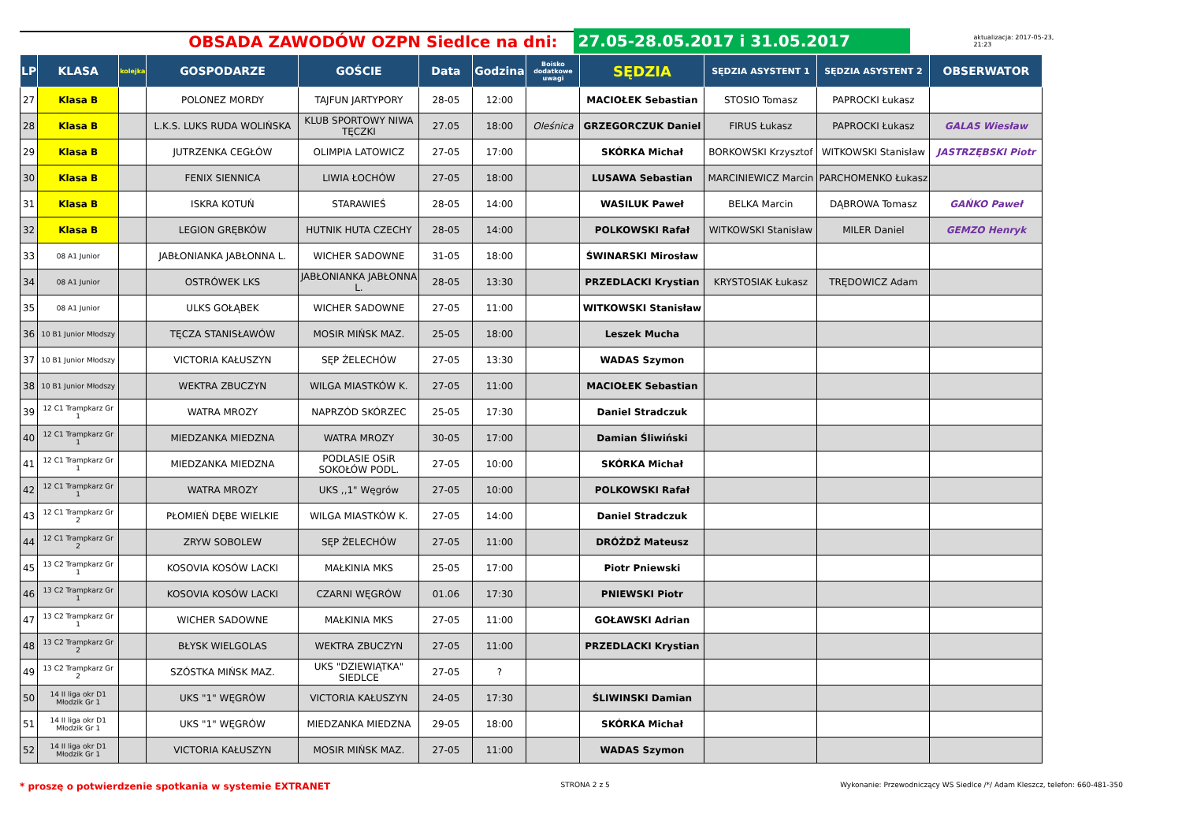OBSADA ZAWODÓW OZPN Siedlce na dni:
27.05-28.05.2017 i 31.05.2017
aktualizacja: 2017-05-23, 21:23
| LP | KLASA | kolejka | GOSPODARZE | GOŚCIE | Data | Godzina | Boisko dodatkowe uwagi | SĘDZIA | SĘDZIA ASYSTENT 1 | SĘDZIA ASYSTENT 2 | OBSERWATOR |
| --- | --- | --- | --- | --- | --- | --- | --- | --- | --- | --- | --- |
| 27 | Klasa B | | POLONEZ MORDY | TAJFUN JARTYPORY | 28-05 | 12:00 | | MACIOŁEK Sebastian | STOSIO Tomasz | PAPROCKI Łukasz | |
| 28 | Klasa B | | L.K.S. LUKS RUDA WOLIŃSKA | KLUB SPORTOWY NIWA TĘCZKI | 27.05 | 18:00 | Oleśnica | GRZEGORCZUK Daniel | FIRUS Łukasz | PAPROCKI Łukasz | GALAS Wiesław |
| 29 | Klasa B | | JUTRZENKA CEGŁÓW | OLIMPIA LATOWICZ | 27-05 | 17:00 | | SKÓRKA Michał | BORKOWSKI Krzysztof | WITKOWSKI Stanisław | JASTRZĘBSKI Piotr |
| 30 | Klasa B | | FENIX SIENNICA | LIWIA ŁOCHÓW | 27-05 | 18:00 | | LUSAWA Sebastian | MARCINIEWICZ Marcin | PARCHOMENKO Łukasz | |
| 31 | Klasa B | | ISKRA KOTUŃ | STARAWIEŚ | 28-05 | 14:00 | | WASILUK Paweł | BELKA Marcin | DĄBROWA Tomasz | GAŃKO Paweł |
| 32 | Klasa B | | LEGION GRĘBKÓW | HUTNIK HUTA CZECHY | 28-05 | 14:00 | | POLKOWSKI Rafał | WITKOWSKI Stanisław | MILER Daniel | GEMZO Henryk |
| 33 | 08 A1 Junior | | JABŁONIANKA JABŁONNA L. | WICHER SADOWNE | 31-05 | 18:00 | | ŚWINARSKI Mirosław | | | |
| 34 | 08 A1 Junior | | OSTRÓWEK LKS | JABŁONIANKA JABŁONNA L. | 28-05 | 13:30 | | PRZEDLACKI Krystian | KRYSTOSIAK Łukasz | TRĘDOWICZ Adam | |
| 35 | 08 A1 Junior | | ULKS GOŁĄBEK | WICHER SADOWNE | 27-05 | 11:00 | | WITKOWSKI Stanisław | | | |
| 36 | 10 B1 Junior Młodszy | | TĘCZA STANISŁAWÓW | MOSIR MIŃSK MAZ. | 25-05 | 18:00 | | Leszek Mucha | | | |
| 37 | 10 B1 Junior Młodszy | | VICTORIA KAŁUSZYN | SĘP ŻELECHÓW | 27-05 | 13:30 | | WADAS Szymon | | | |
| 38 | 10 B1 Junior Młodszy | | WEKTRA ZBUCZYN | WILGA MIASTKÓW K. | 27-05 | 11:00 | | MACIOŁEK Sebastian | | | |
| 39 | 12 C1 Trampkarz Gr 1 | | WATRA MROZY | NAPRZÓD SKÓRZEC | 25-05 | 17:30 | | Daniel Stradczuk | | | |
| 40 | 12 C1 Trampkarz Gr 1 | | MIEDZANKA MIEDZNA | WATRA MROZY | 30-05 | 17:00 | | Damian Śliwiński | | | |
| 41 | 12 C1 Trampkarz Gr 1 | | MIEDZANKA MIEDZNA | PODLASIE OSiR SOKOŁÓW PODL. | 27-05 | 10:00 | | SKÓRKA Michał | | | |
| 42 | 12 C1 Trampkarz Gr 1 | | WATRA MROZY | UKS ,,1" Węgrów | 27-05 | 10:00 | | POLKOWSKI Rafał | | | |
| 43 | 12 C1 Trampkarz Gr 2 | | PŁOMIEŃ DĘBE WIELKIE | WILGA MIASTKÓW K. | 27-05 | 14:00 | | Daniel Stradczuk | | | |
| 44 | 12 C1 Trampkarz Gr 2 | | ZRYW SOBOLEW | SĘP ŻELECHÓW | 27-05 | 11:00 | | DRÓŻDŻ Mateusz | | | |
| 45 | 13 C2 Trampkarz Gr 1 | | KOSOVIA KOSÓW LACKI | MAŁKINIA MKS | 25-05 | 17:00 | | Piotr Pniewski | | | |
| 46 | 13 C2 Trampkarz Gr 1 | | KOSOVIA KOSÓW LACKI | CZARNI WĘGRÓW | 01.06 | 17:30 | | PNIEWSKI Piotr | | | |
| 47 | 13 C2 Trampkarz Gr 1 | | WICHER SADOWNE | MAŁKINIA MKS | 27-05 | 11:00 | | GOŁAWSKI Adrian | | | |
| 48 | 13 C2 Trampkarz Gr 2 | | BŁYSK WIELGOLAS | WEKTRA ZBUCZYN | 27-05 | 11:00 | | PRZEDLACKI Krystian | | | |
| 49 | 13 C2 Trampkarz Gr 2 | | SZÓSTKA MIŃSK MAZ. | UKS "DZIEWIĄTKA" SIEDLCE | 27-05 | ? | | | | | |
| 50 | 14 II liga okr D1 Młodzik Gr 1 | | UKS "1" WĘGRÓW | VICTORIA KAŁUSZYN | 24-05 | 17:30 | | ŚLIWINSKI Damian | | | |
| 51 | 14 II liga okr D1 Młodzik Gr 1 | | UKS "1" WĘGRÓW | MIEDZANKA MIEDZNA | 29-05 | 18:00 | | SKÓRKA Michał | | | |
| 52 | 14 II liga okr D1 Młodzik Gr 1 | | VICTORIA KAŁUSZYN | MOSIR MIŃSK MAZ. | 27-05 | 11:00 | | WADAS Szymon | | | |
* proszę o potwierdzenie spotkania w systemie EXTRANET STRONA 2 z 5 Wykonanie: Przewodniczący WS Siedlce /*/ Adam Kleszcz, telefon: 660-481-350